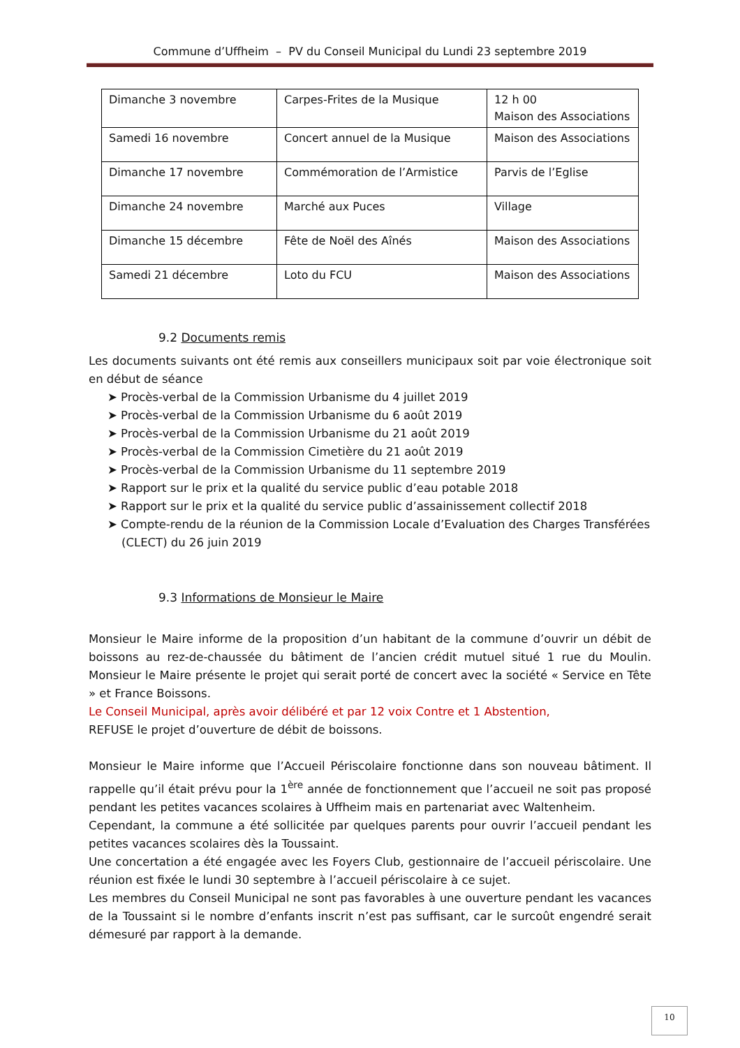Commune d’Uffheim – PV du Conseil Municipal du Lundi 23 septembre 2019
| Dimanche 3 novembre | Carpes-Frites de la Musique | 12 h 00 Maison des Associations |
| Samedi 16 novembre | Concert annuel de la Musique | Maison des Associations |
| Dimanche 17 novembre | Commémoration de l’Armistice | Parvis de l’Eglise |
| Dimanche 24 novembre | Marché aux Puces | Village |
| Dimanche 15 décembre | Fête de Noël des Aînés | Maison des Associations |
| Samedi 21 décembre | Loto du FCU | Maison des Associations |
9.2 Documents remis
Les documents suivants ont été remis aux conseillers municipaux soit par voie électronique soit en début de séance
➤ Procès-verbal de la Commission Urbanisme du 4 juillet 2019
➤ Procès-verbal de la Commission Urbanisme du 6 août 2019
➤ Procès-verbal de la Commission Urbanisme du 21 août 2019
➤ Procès-verbal de la Commission Cimetière du 21 août 2019
➤ Procès-verbal de la Commission Urbanisme du 11 septembre 2019
➤ Rapport sur le prix et la qualité du service public d’eau potable 2018
➤ Rapport sur le prix et la qualité du service public d’assainissement collectif 2018
➤ Compte-rendu de la réunion de la Commission Locale d’Evaluation des Charges Transférées (CLECT) du 26 juin 2019
9.3 Informations de Monsieur le Maire
Monsieur le Maire informe de la proposition d’un habitant de la commune d’ouvrir un débit de boissons au rez-de-chaussée du bâtiment de l’ancien crédit mutuel situé 1 rue du Moulin. Monsieur le Maire présente le projet qui serait porté de concert avec la société « Service en Tête » et France Boissons.
Le Conseil Municipal, après avoir délibéré et par 12 voix Contre et 1 Abstention,
REFUSE le projet d’ouverture de débit de boissons.
Monsieur le Maire informe que l’Accueil Périscolaire fonctionne dans son nouveau bâtiment. Il rappelle qu’il était prévu pour la 1<sup>ère</sup> année de fonctionnement que l’accueil ne soit pas proposé pendant les petites vacances scolaires à Uffheim mais en partenariat avec Waltenheim.
Cependant, la commune a été sollicitée par quelques parents pour ouvrir l’accueil pendant les petites vacances scolaires dès la Toussaint.
Une concertation a été engagée avec les Foyers Club, gestionnaire de l’accueil périscolaire. Une réunion est fixée le lundi 30 septembre à l’accueil périscolaire à ce sujet.
Les membres du Conseil Municipal ne sont pas favorables à une ouverture pendant les vacances de la Toussaint si le nombre d’enfants inscrit n’est pas suffisant, car le surcoût engendré serait démesuré par rapport à la demande.
10